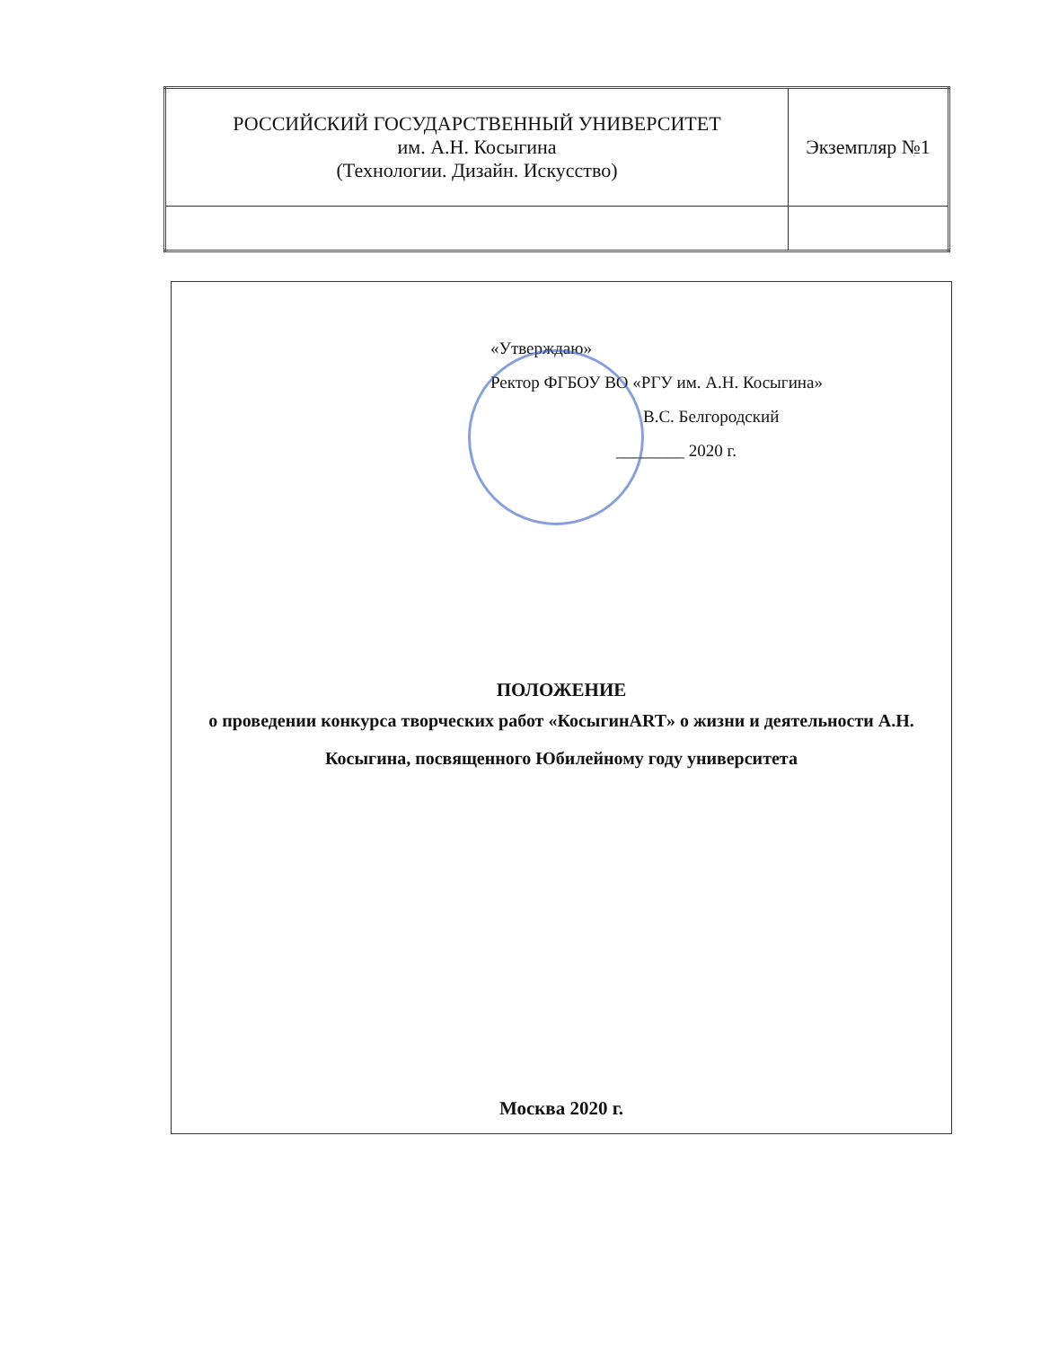| РОССИЙСКИЙ ГОСУДАРСТВЕННЫЙ УНИВЕРСИТЕТ им. А.Н. Косыгина (Технологии. Дизайн. Искусство) | Экземпляр №1 |
«Утверждаю»
Ректор ФГБОУ ВО «РГУ им. А.Н. Косыгина»
В.С. Белгородский
________ 2020 г.
ПОЛОЖЕНИЕ
о проведении конкурса творческих работ «КосыгинART» о жизни и деятельности А.Н. Косыгина, посвященного Юбилейному году университета
Москва 2020 г.